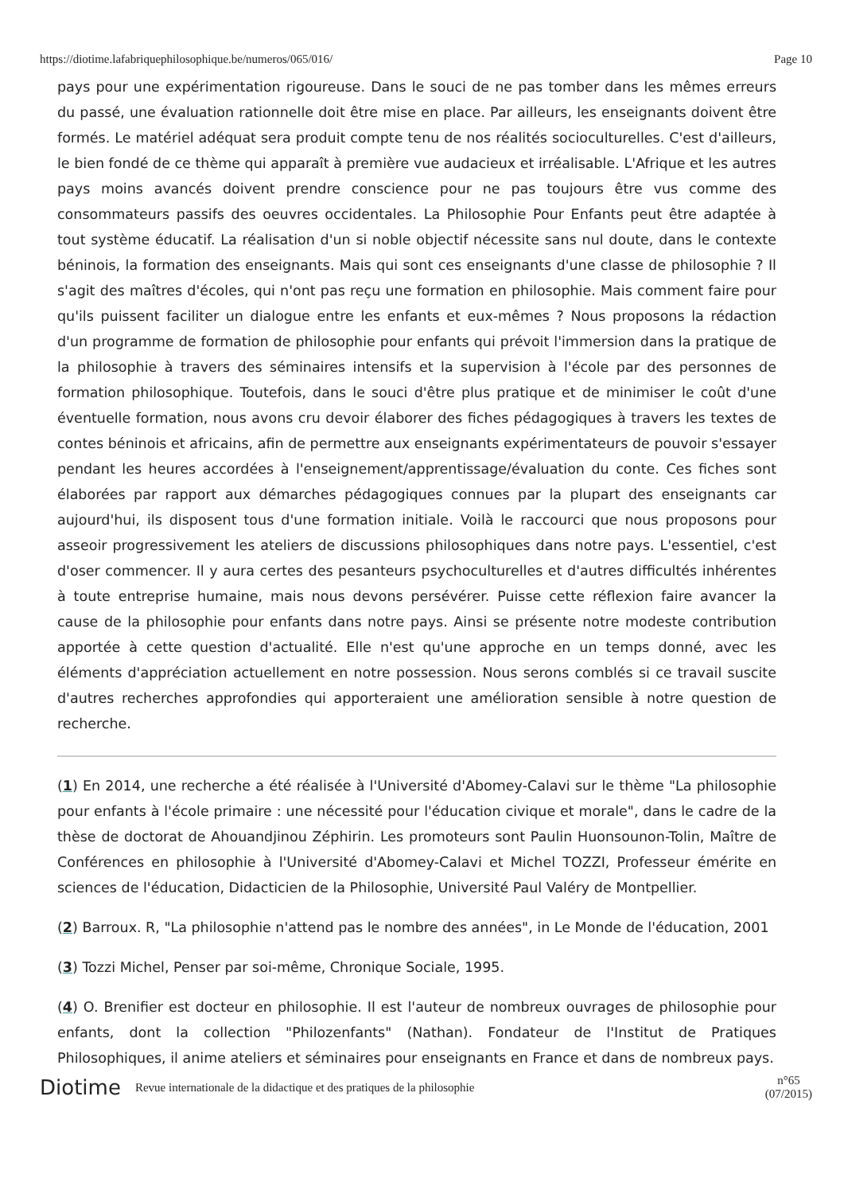https://diotime.lafabriquephilosophique.be/numeros/065/016/ Page 10
pays pour une expérimentation rigoureuse. Dans le souci de ne pas tomber dans les mêmes erreurs du passé, une évaluation rationnelle doit être mise en place. Par ailleurs, les enseignants doivent être formés. Le matériel adéquat sera produit compte tenu de nos réalités socioculturelles. C'est d'ailleurs, le bien fondé de ce thème qui apparaît à première vue audacieux et irréalisable. L'Afrique et les autres pays moins avancés doivent prendre conscience pour ne pas toujours être vus comme des consommateurs passifs des oeuvres occidentales. La Philosophie Pour Enfants peut être adaptée à tout système éducatif. La réalisation d'un si noble objectif nécessite sans nul doute, dans le contexte béninois, la formation des enseignants. Mais qui sont ces enseignants d'une classe de philosophie ? Il s'agit des maîtres d'écoles, qui n'ont pas reçu une formation en philosophie. Mais comment faire pour qu'ils puissent faciliter un dialogue entre les enfants et eux-mêmes ? Nous proposons la rédaction d'un programme de formation de philosophie pour enfants qui prévoit l'immersion dans la pratique de la philosophie à travers des séminaires intensifs et la supervision à l'école par des personnes de formation philosophique. Toutefois, dans le souci d'être plus pratique et de minimiser le coût d'une éventuelle formation, nous avons cru devoir élaborer des fiches pédagogiques à travers les textes de contes béninois et africains, afin de permettre aux enseignants expérimentateurs de pouvoir s'essayer pendant les heures accordées à l'enseignement/apprentissage/évaluation du conte. Ces fiches sont élaborées par rapport aux démarches pédagogiques connues par la plupart des enseignants car aujourd'hui, ils disposent tous d'une formation initiale. Voilà le raccourci que nous proposons pour asseoir progressivement les ateliers de discussions philosophiques dans notre pays. L'essentiel, c'est d'oser commencer. Il y aura certes des pesanteurs psychoculturelles et d'autres difficultés inhérentes à toute entreprise humaine, mais nous devons persévérer. Puisse cette réflexion faire avancer la cause de la philosophie pour enfants dans notre pays. Ainsi se présente notre modeste contribution apportée à cette question d'actualité. Elle n'est qu'une approche en un temps donné, avec les éléments d'appréciation actuellement en notre possession. Nous serons comblés si ce travail suscite d'autres recherches approfondies qui apporteraient une amélioration sensible à notre question de recherche.
(1) En 2014, une recherche a été réalisée à l'Université d'Abomey-Calavi sur le thème "La philosophie pour enfants à l'école primaire : une nécessité pour l'éducation civique et morale", dans le cadre de la thèse de doctorat de Ahouandjinou Zéphirin. Les promoteurs sont Paulin Huonsounon-Tolin, Maître de Conférences en philosophie à l'Université d'Abomey-Calavi et Michel TOZZI, Professeur émérite en sciences de l'éducation, Didacticien de la Philosophie, Université Paul Valéry de Montpellier.
(2) Barroux. R, "La philosophie n'attend pas le nombre des années", in Le Monde de l'éducation, 2001
(3) Tozzi Michel, Penser par soi-même, Chronique Sociale, 1995.
(4) O. Brenifier est docteur en philosophie. Il est l'auteur de nombreux ouvrages de philosophie pour enfants, dont la collection "Philozenfants" (Nathan). Fondateur de l'Institut de Pratiques Philosophiques, il anime ateliers et séminaires pour enseignants en France et dans de nombreux pays.
Diotime Revue internationale de la didactique et des pratiques de la philosophie n°65
(07/2015)